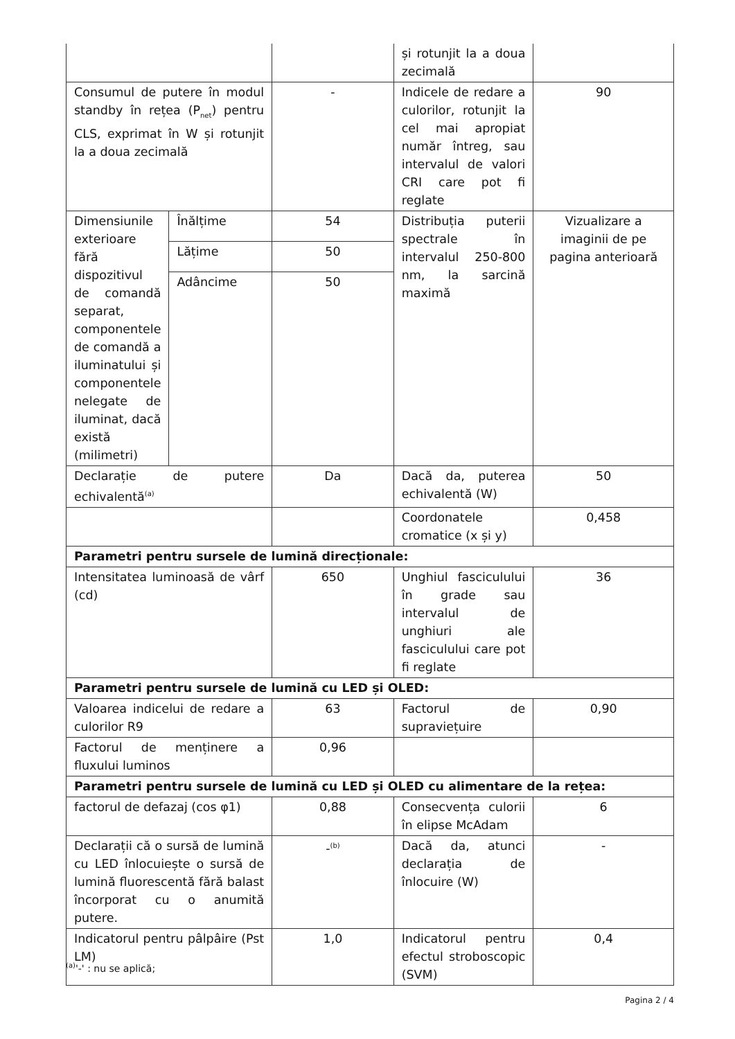| | | | și rotunjit la a doua zecimală | |
| Consumul de putere în modul standby în rețea (P<sub>net</sub>) pentru CLS, exprimat în W și rotunjit la a doua zecimală | | - | Indicele de redare a culorilor, rotunjit la cel mai apropiat număr întreg, sau intervalul de valori CRI care pot fi reglate | 90 |
| Dimensiunile exterioare fără dispozitivul de comandă separat, componentele de comandă a iluminatului și componentele nelegate de iluminat, dacă există (milimetri) | Înălțime | 54 | Distribuția puterii spectrale în intervalul 250-800 nm, la sarcină maximă | Vizualizare a imaginii de pe pagina anterioară |
| | Lățime | 50 | | |
| | Adâncime | 50 | | |
| Declarație de putere echivalentă<sup>(a)</sup> | | Da | Dacă da, puterea echivalentă (W) | 50 |
| | | | Coordonatele cromatice (x și y) | 0,458 |
| Parametri pentru sursele de lumină direcționale: | | | | |
| Intensitatea luminoasă de vârf (cd) | | 650 | Unghiul fasciculului în grade sau intervalul de unghiuri ale fasciculului care pot fi reglate | 36 |
| Parametri pentru sursele de lumină cu LED și OLED: | | | | |
| Valoarea indicelui de redare a culorilor R9 | | 63 | Factorul de supraviețuire | 0,90 |
| Factorul de menținere a fluxului luminos | | 0,96 | | |
| Parametri pentru sursele de lumină cu LED și OLED cu alimentare de la rețea: | | | | |
| factorul de defazaj (cos φ1) | | 0,88 | Consecvența culorii în elipse McAdam | 6 |
| Declarații că o sursă de lumină cu LED înlocuiește o sursă de lumină fluorescentă fără balast încorporat cu o anumită putere. | | -<sup>(b)</sup> | Dacă da, atunci declarația de înlocuire (W) | - |
| Indicatorul pentru pâlpâire (Pst LM) | | 1,0 | Indicatorul pentru efectul stroboscopic (SVM) | 0,4 |
<sup>(a)</sup> '-' : nu se aplică;
Pagina 2 / 4